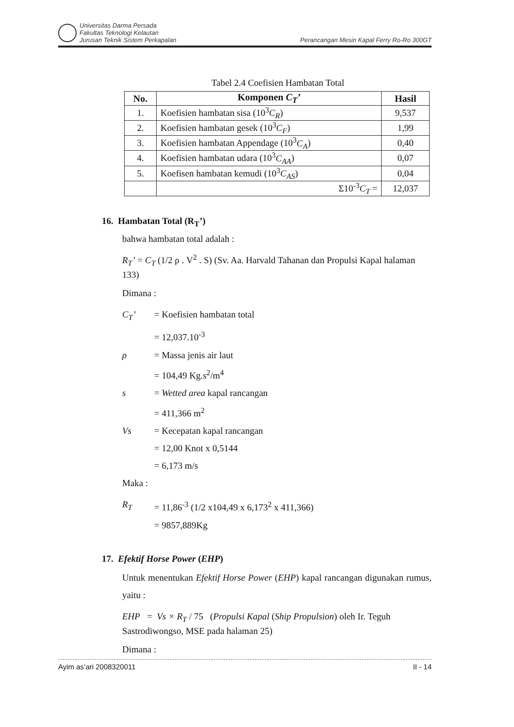Universitas Darma Persada
Fakultas Teknologi Kelautan
Jurusan Teknik Sistem Perkapalan
Perancangan Mesin Kapal Ferry Ro-Ro 300GT
Tabel 2.4 Coefisien Hambatan Total
| No. | Komponen C<sub>T</sub>’ | Hasil |
| --- | --- | --- |
| 1. | Koefisien hambatan sisa (10<sup>3</sup> C<sub>R</sub> ) | 9,537 |
| 2. | Koefisien hambatan gesek (10<sup>3</sup> C<sub>F</sub> ) | 1,99 |
| 3. | Koefisien hambatan Appendage (10<sup>3</sup> C<sub>A</sub> ) | 0,40 |
| 4. | Koefisien hambatan udara (10<sup>3</sup> C<sub>AA</sub> ) | 0,07 |
| 5. | Koefisen hambatan kemudi (10<sup>3</sup> C<sub>AS</sub> ) | 0,04 |
| | Σ10<sup>-3</sup> C<sub>T</sub> = | 12,037 |
16. Hambatan Total (R<sub>T</sub>’)
bahwa hambatan total adalah :
R<sub>T</sub>’ = C<sub>T</sub> (1/2 ρ . V<sup>2</sup> . S) (Sv. Aa. Harvald Tahanan dan Propulsi Kapal halaman 133)
Dimana :
C<sub>T</sub>’ = Koefisien hambatan total
= 12,037.10<sup>-3</sup>
ρ = Massa jenis air laut
= 104,49 Kg.s<sup>2</sup>/m<sup>4</sup>
s = Wetted area kapal rancangan
= 411,366 m<sup>2</sup>
Vs = Kecepatan kapal rancangan
= 12,00 Knot x 0,5144
= 6,173 m/s
Maka :
R<sub>T</sub> = 11,86<sup>-3</sup> (1/2 x104,49 x 6,173<sup>2</sup> x 411,366)
= 9857,889Kg
17. Efektif Horse Power (EHP)
Untuk menentukan Efektif Horse Power (EHP) kapal rancangan digunakan rumus, yaitu :
EHP = Vs × R<sub>T</sub> / 75 (Propulsi Kapal (Ship Propulsion) oleh Ir. Teguh Sastrodiwongso, MSE pada halaman 25)
Dimana :
Ayim as’ari 2008320011 II - 14